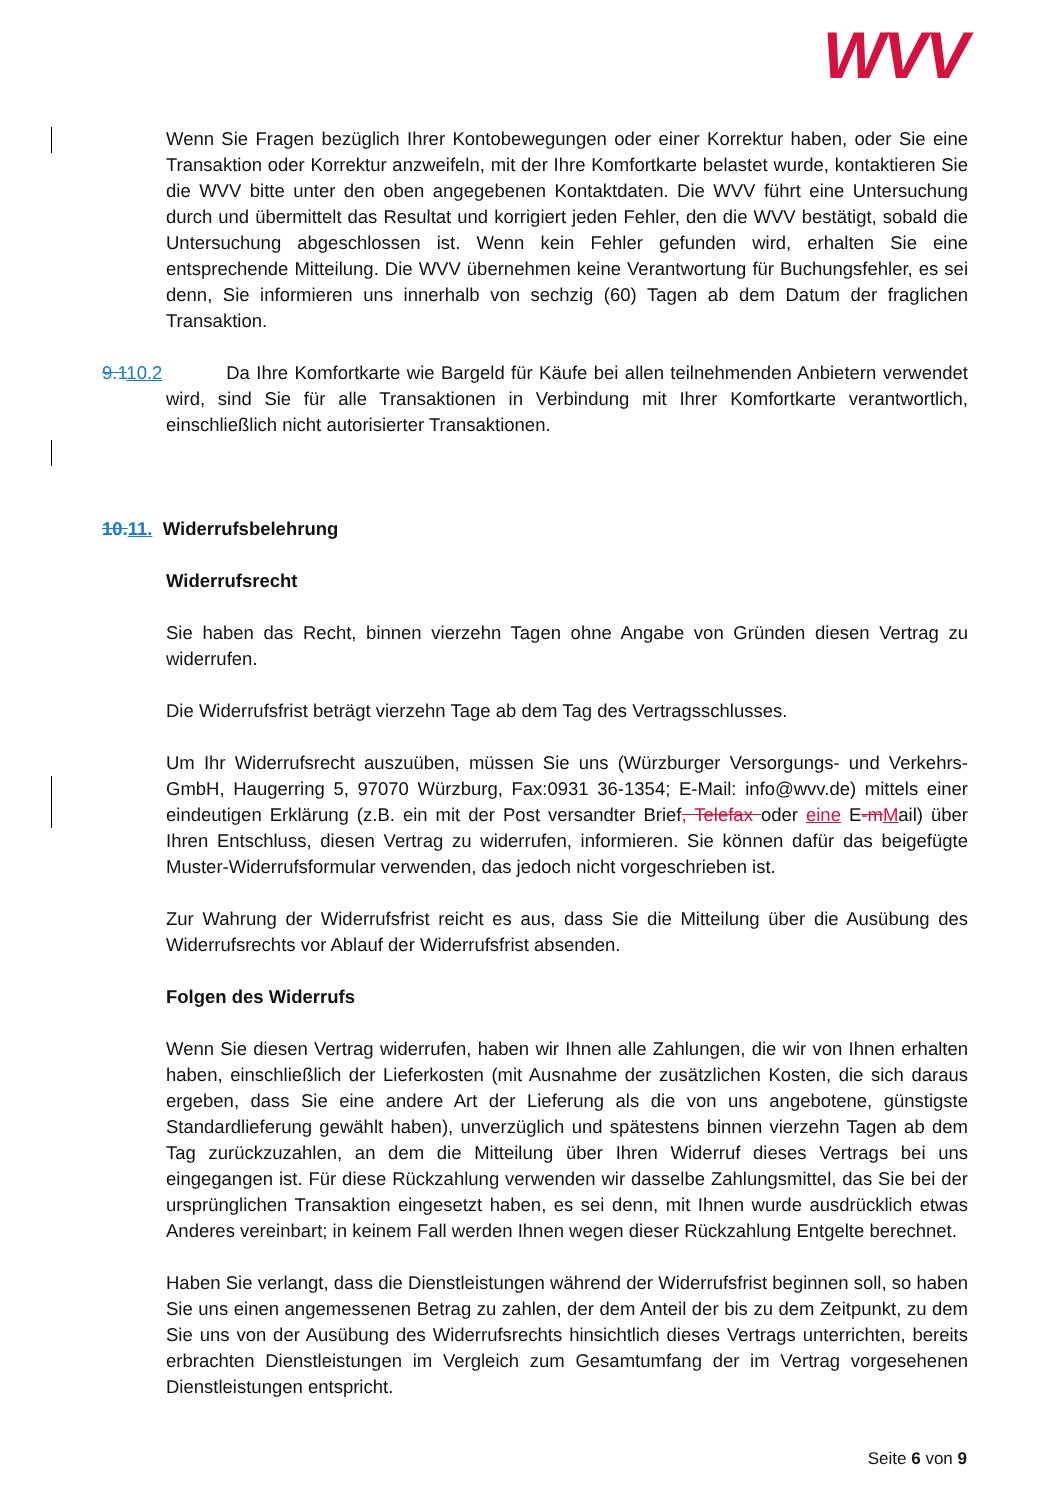WVV
Wenn Sie Fragen bezüglich Ihrer Kontobewegungen oder einer Korrektur haben, oder Sie eine Transaktion oder Korrektur anzweifeln, mit der Ihre Komfortkarte belastet wurde, kontaktieren Sie die WVV bitte unter den oben angegebenen Kontaktdaten. Die WVV führt eine Untersuchung durch und übermittelt das Resultat und korrigiert jeden Fehler, den die WVV bestätigt, sobald die Untersuchung abgeschlossen ist. Wenn kein Fehler gefunden wird, erhalten Sie eine entsprechende Mitteilung. Die WVV übernehmen keine Verantwortung für Buchungsfehler, es sei denn, Sie informieren uns innerhalb von sechzig (60) Tagen ab dem Datum der fraglichen Transaktion.
9.110.2 Da Ihre Komfortkarte wie Bargeld für Käufe bei allen teilnehmenden Anbietern verwendet wird, sind Sie für alle Transaktionen in Verbindung mit Ihrer Komfortkarte verantwortlich, einschließlich nicht autorisierter Transaktionen.
10. 11. Widerrufsbelehrung
Widerrufsrecht
Sie haben das Recht, binnen vierzehn Tagen ohne Angabe von Gründen diesen Vertrag zu widerrufen.
Die Widerrufsfrist beträgt vierzehn Tage ab dem Tag des Vertragsschlusses.
Um Ihr Widerrufsrecht auszuüben, müssen Sie uns (Würzburger Versorgungs- und Verkehrs-GmbH, Haugerring 5, 97070 Würzburg, Fax:0931 36-1354; E-Mail: info@wvv.de) mittels einer eindeutigen Erklärung (z.B. ein mit der Post versandter Brief, Telefax oder eine E-m Mail) über Ihren Entschluss, diesen Vertrag zu widerrufen, informieren. Sie können dafür das beigefügte Muster-Widerrufsformular verwenden, das jedoch nicht vorgeschrieben ist.
Zur Wahrung der Widerrufsfrist reicht es aus, dass Sie die Mitteilung über die Ausübung des Widerrufsrechts vor Ablauf der Widerrufsfrist absenden.
Folgen des Widerrufs
Wenn Sie diesen Vertrag widerrufen, haben wir Ihnen alle Zahlungen, die wir von Ihnen erhalten haben, einschließlich der Lieferkosten (mit Ausnahme der zusätzlichen Kosten, die sich daraus ergeben, dass Sie eine andere Art der Lieferung als die von uns angebotene, günstigste Standardlieferung gewählt haben), unverzüglich und spätestens binnen vierzehn Tagen ab dem Tag zurückzuzahlen, an dem die Mitteilung über Ihren Widerruf dieses Vertrags bei uns eingegangen ist. Für diese Rückzahlung verwenden wir dasselbe Zahlungsmittel, das Sie bei der ursprünglichen Transaktion eingesetzt haben, es sei denn, mit Ihnen wurde ausdrücklich etwas Anderes vereinbart; in keinem Fall werden Ihnen wegen dieser Rückzahlung Entgelte berechnet.
Haben Sie verlangt, dass die Dienstleistungen während der Widerrufsfrist beginnen soll, so haben Sie uns einen angemessenen Betrag zu zahlen, der dem Anteil der bis zu dem Zeitpunkt, zu dem Sie uns von der Ausübung des Widerrufsrechts hinsichtlich dieses Vertrags unterrichten, bereits erbrachten Dienstleistungen im Vergleich zum Gesamtumfang der im Vertrag vorgesehenen Dienstleistungen entspricht.
Seite 6 von 9